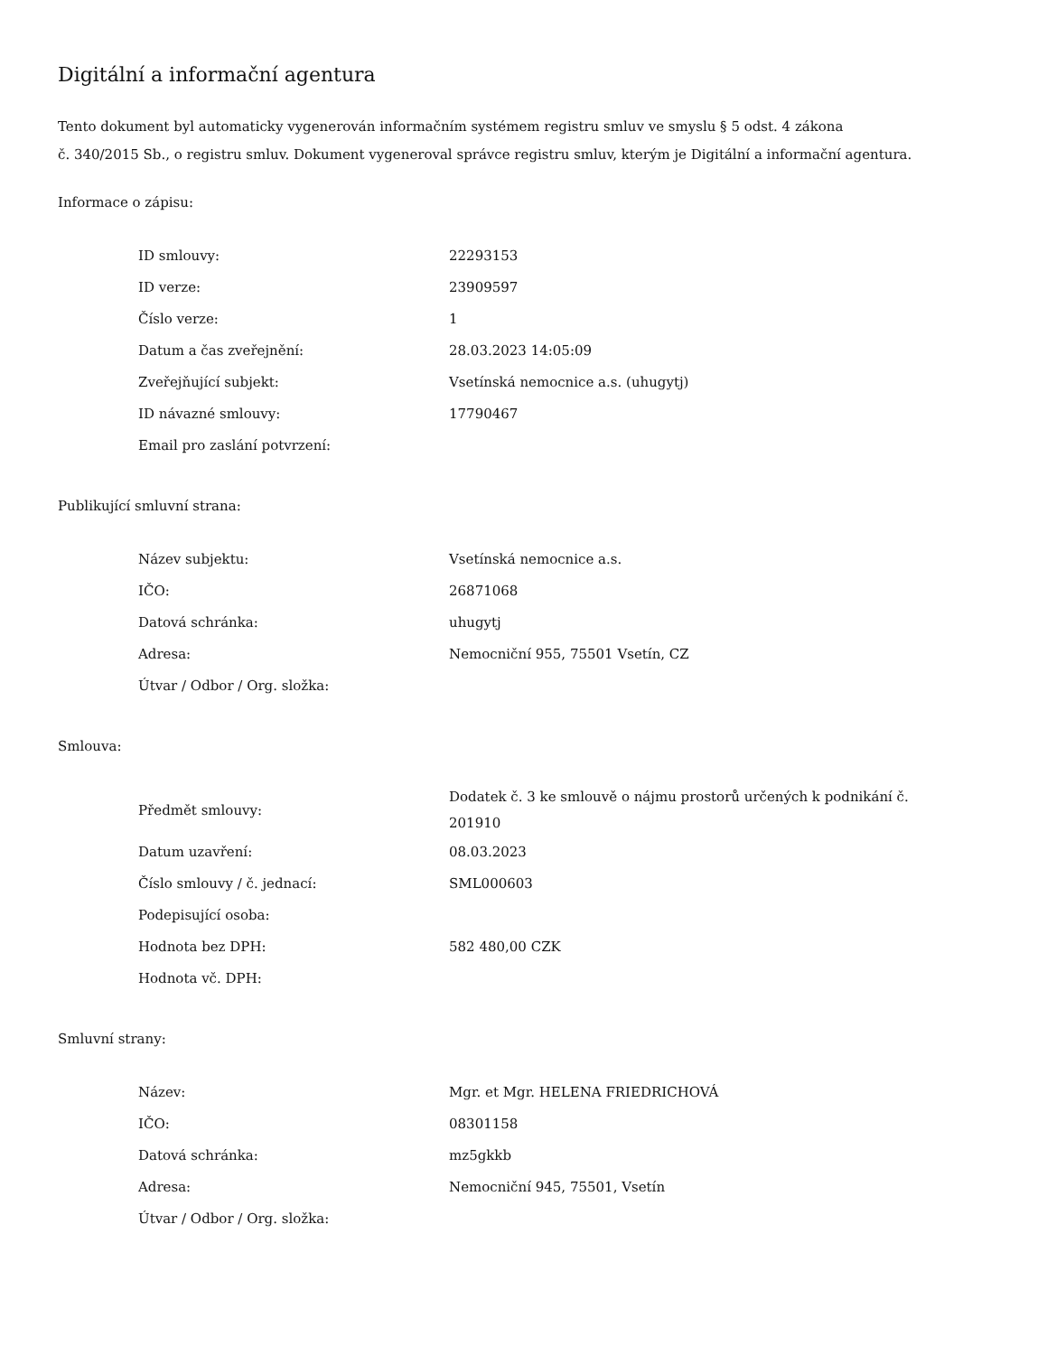Digitální a informační agentura
Tento dokument byl automaticky vygenerován informačním systémem registru smluv ve smyslu § 5 odst. 4 zákona
č. 340/2015 Sb., o registru smluv. Dokument vygeneroval správce registru smluv, kterým je Digitální a informační agentura.
Informace o zápisu:
| ID smlouvy: | 22293153 |
| ID verze: | 23909597 |
| Číslo verze: | 1 |
| Datum a čas zveřejnění: | 28.03.2023 14:05:09 |
| Zveřejňující subjekt: | Vsetínská nemocnice a.s. (uhugytj) |
| ID návazné smlouvy: | 17790467 |
| Email pro zaslání potvrzení: | |
Publikující smluvní strana:
| Název subjektu: | Vsetínská nemocnice a.s. |
| IČO: | 26871068 |
| Datová schránka: | uhugytj |
| Adresa: | Nemocniční 955, 75501 Vsetín, CZ |
| Útvar / Odbor / Org. složka: | |
Smlouva:
| Předmět smlouvy: | Dodatek č. 3 ke smlouvě o nájmu prostorů určených k podnikání č. 201910 |
| Datum uzavření: | 08.03.2023 |
| Číslo smlouvy / č. jednací: | SML000603 |
| Podepisující osoba: | |
| Hodnota bez DPH: | 582 480,00 CZK |
| Hodnota vč. DPH: | |
Smluvní strany:
| Název: | Mgr. et Mgr. HELENA FRIEDRICHOVÁ |
| IČO: | 08301158 |
| Datová schránka: | mz5gkkb |
| Adresa: | Nemocniční 945, 75501, Vsetín |
| Útvar / Odbor / Org. složka: | |